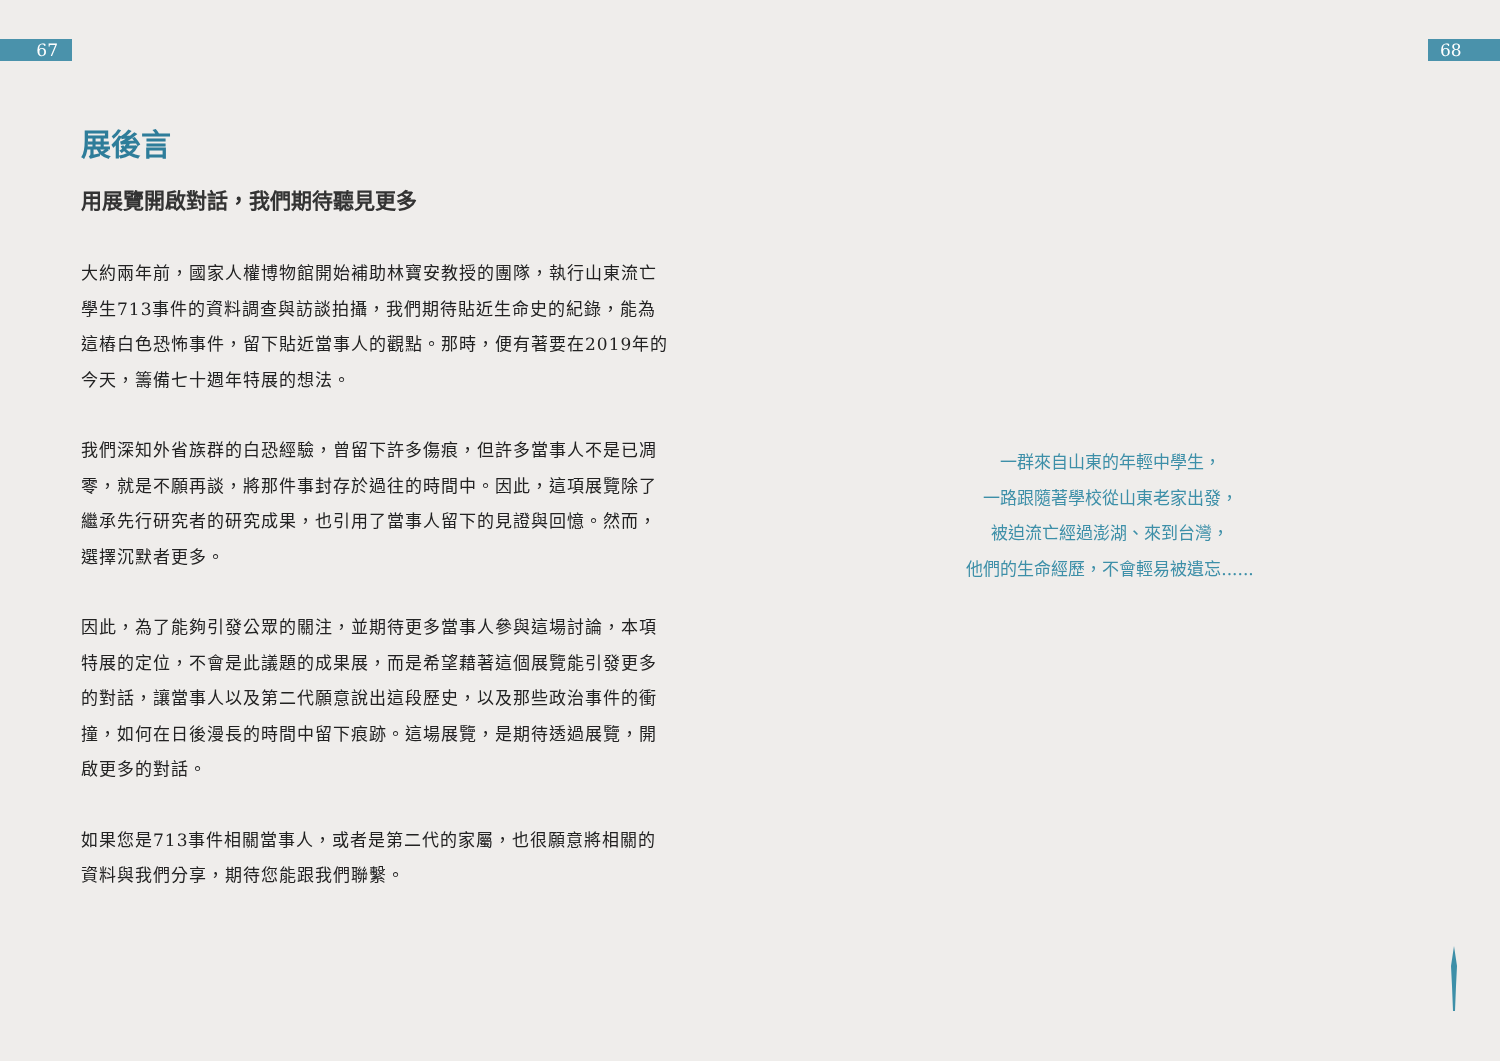67 68
展後言
用展覽開啟對話，我們期待聽見更多
大約兩年前，國家人權博物館開始補助林寶安教授的團隊，執行山東流亡學生713事件的資料調查與訪談拍攝，我們期待貼近生命史的紀錄，能為這樁白色恐怖事件，留下貼近當事人的觀點。那時，便有著要在2019年的今天，籌備七十週年特展的想法。
我們深知外省族群的白恐經驗，曾留下許多傷痕，但許多當事人不是已凋零，就是不願再談，將那件事封存於過往的時間中。因此，這項展覽除了繼承先行研究者的研究成果，也引用了當事人留下的見證與回憶。然而，選擇沉默者更多。
因此，為了能夠引發公眾的關注，並期待更多當事人參與這場討論，本項特展的定位，不會是此議題的成果展，而是希望藉著這個展覽能引發更多的對話，讓當事人以及第二代願意說出這段歷史，以及那些政治事件的衝撞，如何在日後漫長的時間中留下痕跡。這場展覽，是期待透過展覽，開啟更多的對話。
如果您是713事件相關當事人，或者是第二代的家屬，也很願意將相關的資料與我們分享，期待您能跟我們聯繫。
一群來自山東的年輕中學生，
一路跟隨著學校從山東老家出發，
被迫流亡經過澎湖、來到台灣，
他們的生命經歷，不會輕易被遺忘......